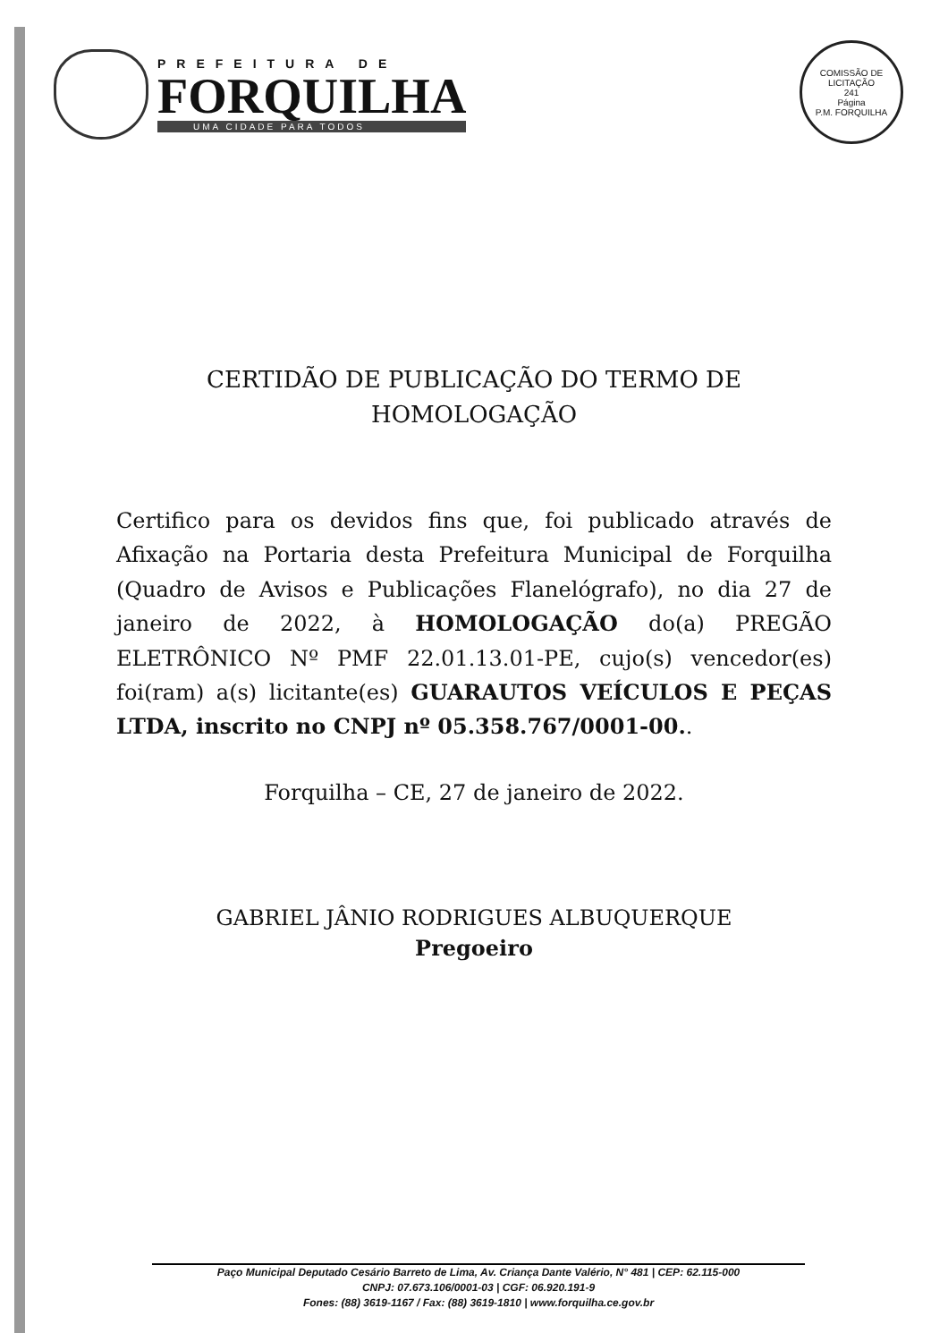PREFEITURA DE
FORQUILHA
UMA CIDADE PARA TODOS
COMISSÃO DE LICITAÇÃO
241
Página
P.M. FORQUILHA
CERTIDÃO DE PUBLICAÇÃO DO TERMO DE
HOMOLOGAÇÃO
Certifico para os devidos fins que, foi publicado através de Afixação na Portaria desta Prefeitura Municipal de Forquilha (Quadro de Avisos e Publicações Flanelógrafo), no dia 27 de janeiro de 2022, à HOMOLOGAÇÃO do(a) PREGÃO ELETRÔNICO Nº PMF 22.01.13.01-PE, cujo(s) vencedor(es) foi(ram) a(s) licitante(es) GUARAUTOS VEÍCULOS E PEÇAS LTDA, inscrito no CNPJ nº 05.358.767/0001-00..
Forquilha – CE, 27 de janeiro de 2022.
GABRIEL JÂNIO RODRIGUES ALBUQUERQUE
Pregoeiro
Paço Municipal Deputado Cesário Barreto de Lima, Av. Criança Dante Valério, N° 481 | CEP: 62.115-000
CNPJ: 07.673.106/0001-03 | CGF: 06.920.191-9
Fones: (88) 3619-1167 / Fax: (88) 3619-1810 | www.forquilha.ce.gov.br